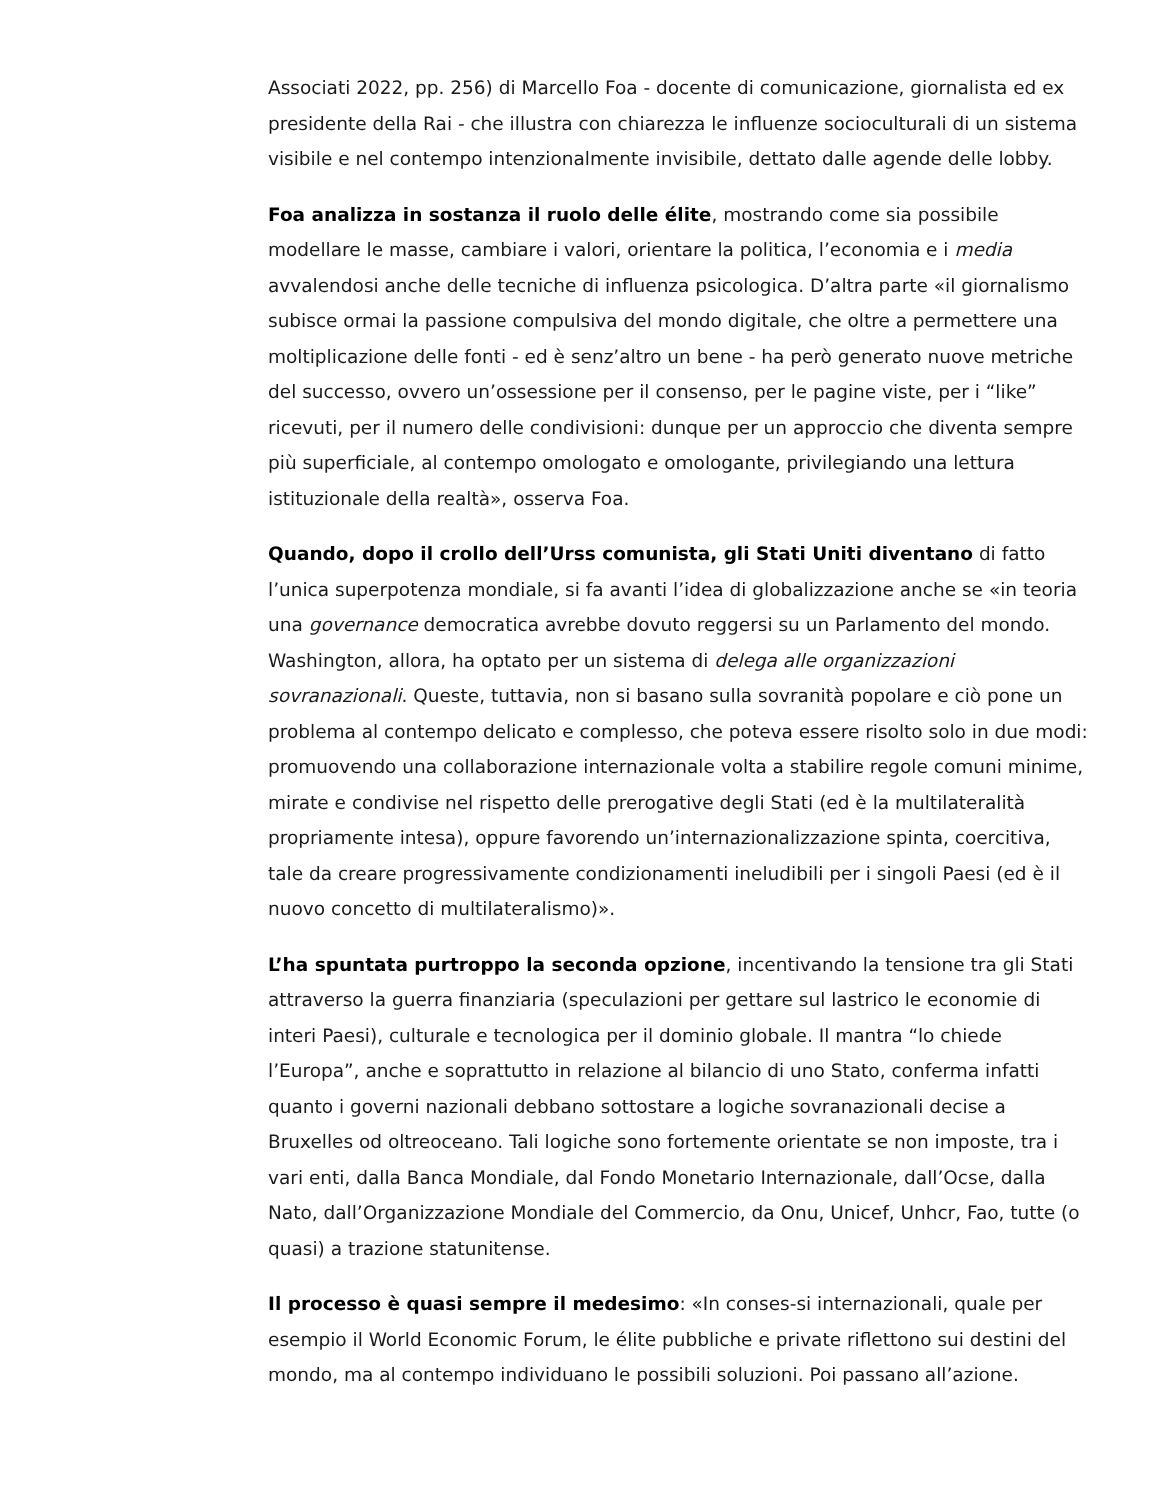Associati 2022, pp. 256) di Marcello Foa - docente di comunicazione, giornalista ed ex presidente della Rai - che illustra con chiarezza le influenze socioculturali di un sistema visibile e nel contempo intenzionalmente invisibile, dettato dalle agende delle lobby.
Foa analizza in sostanza il ruolo delle élite, mostrando come sia possibile modellare le masse, cambiare i valori, orientare la politica, l’economia e i media avvalendosi anche delle tecniche di influenza psicologica. D’altra parte «il giornalismo subisce ormai la passione compulsiva del mondo digitale, che oltre a permettere una moltiplicazione delle fonti - ed è senz’altro un bene - ha però generato nuove metriche del successo, ovvero un’ossessione per il consenso, per le pagine viste, per i “like” ricevuti, per il numero delle condivisioni: dunque per un approccio che diventa sempre più superficiale, al contempo omologato e omologante, privilegiando una lettura istituzionale della realtà», osserva Foa.
Quando, dopo il crollo dell’Urss comunista, gli Stati Uniti diventano di fatto l’unica superpotenza mondiale, si fa avanti l’idea di globalizzazione anche se «in teoria una governance democratica avrebbe dovuto reggersi su un Parlamento del mondo. Washington, allora, ha optato per un sistema di delega alle organizzazioni sovranazionali. Queste, tuttavia, non si basano sulla sovranità popolare e ciò pone un problema al contempo delicato e complesso, che poteva essere risolto solo in due modi: promuovendo una collaborazione internazionale volta a stabilire regole comuni minime, mirate e condivise nel rispetto delle prerogative degli Stati (ed è la multilateralità propriamente intesa), oppure favorendo un’internazionalizzazione spinta, coercitiva, tale da creare progressivamente condizionamenti ineludibili per i singoli Paesi (ed è il nuovo concetto di multilateralismo)».
L’ha spuntata purtroppo la seconda opzione, incentivando la tensione tra gli Stati attraverso la guerra finanziaria (speculazioni per gettare sul lastrico le economie di interi Paesi), culturale e tecnologica per il dominio globale. Il mantra “lo chiede l’Europa”, anche e soprattutto in relazione al bilancio di uno Stato, conferma infatti quanto i governi nazionali debbano sottostare a logiche sovranazionali decise a Bruxelles od oltreoceano. Tali logiche sono fortemente orientate se non imposte, tra i vari enti, dalla Banca Mondiale, dal Fondo Monetario Internazionale, dall’Ocse, dalla Nato, dall’Organizzazione Mondiale del Commercio, da Onu, Unicef, Unhcr, Fao, tutte (o quasi) a trazione statunitense.
Il processo è quasi sempre il medesimo: «In conses-si internazionali, quale per esempio il World Economic Forum, le élite pubbliche e private riflettono sui destini del mondo, ma al contempo individuano le possibili soluzioni. Poi passano all’azione.